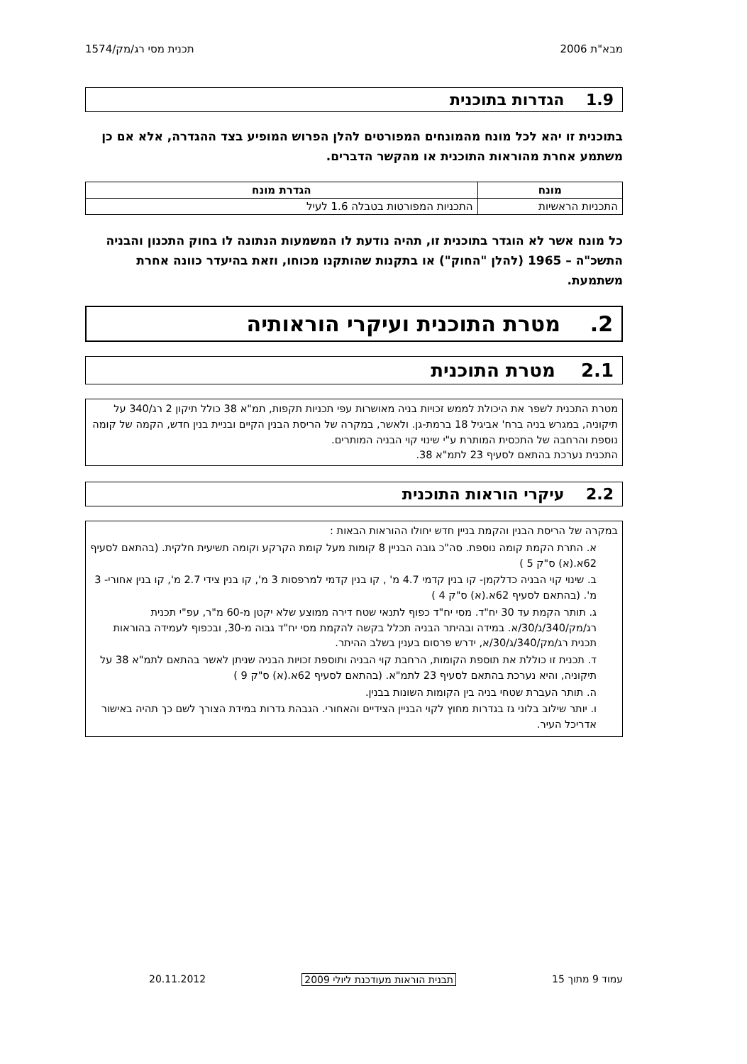מבא"ת 2006 תכנית מסי רג/מק/1574
1.9 הגדרות בתוכנית
בתוכנית זו יהא לכל מונח מהמונחים המפורטים להלן הפרוש המופיע בצד ההגדרה, אלא אם כן משתמע אחרת מהוראות התוכנית או מהקשר הדברים.
| מונח | הגדרת מונח |
| --- | --- |
| התכניות הראשיות | התכניות המפורטות בטבלה 1.6 לעיל |
כל מונח אשר לא הוגדר בתוכנית זו, תהיה נודעת לו המשמעות הנתונה לו בחוק התכנון והבניה התשכ"ה – 1965 (להלן "החוק") או בתקנות שהותקנו מכוחו, וזאת בהיעדר כוונה אחרת משתמעת.
2. מטרת התוכנית ועיקרי הוראותיה
2.1 מטרת התוכנית
מטרת התכנית לשפר את היכולת לממש זכויות בניה מאושרות עפי תכניות תקפות, תמ"א 38 כולל תיקון 2 רג/340 על תיקוניה, במגרש בניה ברח' אביגיל 18 ברמת-גן. ולאשר, במקרה של הריסת הבנין הקיים ובניית בנין חדש, הקמה של קומה נוספת והרחבה של התכסית המותרת ע"י שינוי קוי הבניה המותרים.
התכנית נערכת בהתאם לסעיף 23 לתמ"א 38.
2.2 עיקרי הוראות התוכנית
במקרה של הריסת הבנין והקמת בניין חדש יחולו ההוראות הבאות :
א. התרת הקמת קומה נוספת. סה"כ גובה הבניין 8 קומות מעל קומת הקרקע וקומה תשיעית חלקית. (בהתאם לסעיף 62א.(א) ס"ק 5 )
ב. שינוי קוי הבניה כדלקמן- קו בנין קדמי 4.7 מ' , קו בנין קדמי למרפסות 3 מ', קו בנין צידי 2.7 מ', קו בנין אחורי- 3 מ'. (בהתאם לסעיף 62א.(א) ס"ק 4 )
ג. תותר הקמת עד 30 יח"ד. מסי יח"ד כפוף לתנאי שטח דירה ממוצע שלא יקטן מ-60 מ"ר, עפ"י תכנית רג/מק/340/ג/30/א. במידה ובהיתר הבניה תכלל בקשה להקמת מסי יח"ד גבוה מ-30, ובכפוף לעמידה בהוראות תכנית רג/מק/340/ג/30/א, ידרש פרסום בענין בשלב ההיתר.
ד. תכנית זו כוללת את תוספת הקומות, הרחבת קוי הבניה ותוספת זכויות הבניה שניתן לאשר בהתאם לתמ"א 38 על תיקוניה, והיא נערכת בהתאם לסעיף 23 לתמ"א. (בהתאם לסעיף 62א.(א) ס"ק 9 )
ה. תותר העברת שטחי בניה בין הקומות השונות בבנין.
ו. יותר שילוב בלוני גז בגדרות מחוץ לקוי הבניין הצידיים והאחורי. הגבהת גדרות במידת הצורך לשם כך תהיה באישור אדריכל העיר.
עמוד 9 מתוך 15 תבנית הוראות מעודכנת ליולי 2009 20.11.2012